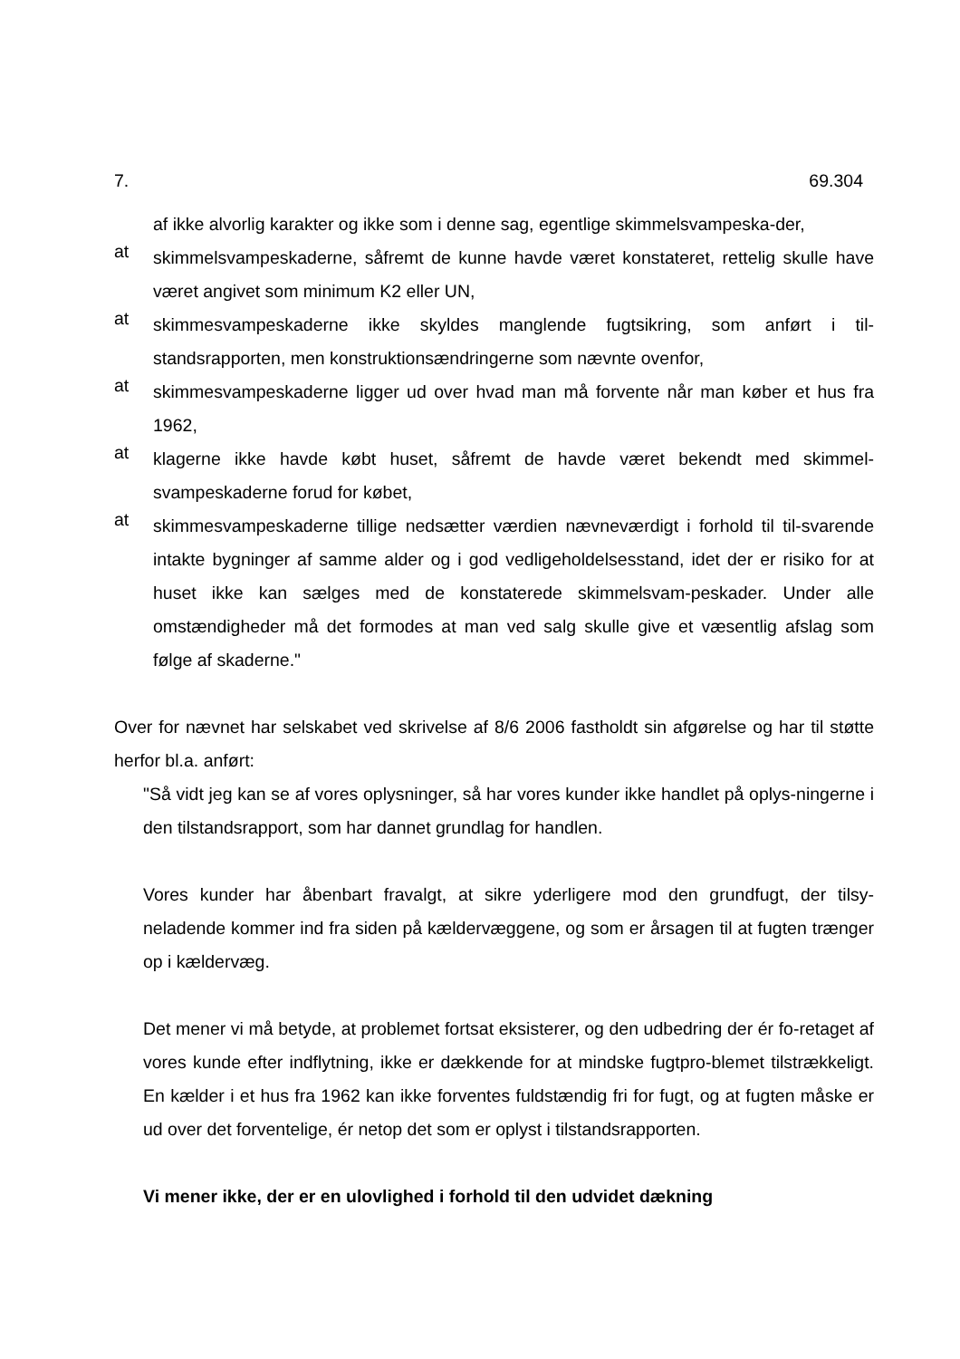7. 69.304
af ikke alvorlig karakter og ikke som i denne sag, egentlige skimmelsvampeska-der,
at
skimmelsvampeskaderne, såfremt de kunne havde været konstateret, rettelig skulle have været angivet som minimum K2 eller UN,
at
skimmesvampeskaderne ikke skyldes manglende fugtsikring, som anført i til-standsrapporten, men konstruktionsændringerne som nævnte ovenfor,
at
skimmesvampeskaderne ligger ud over hvad man må forvente når man køber et hus fra 1962,
at
klagerne ikke havde købt huset, såfremt de havde været bekendt med skimmel-svampeskaderne forud for købet,
at
skimmesvampeskaderne tillige nedsætter værdien nævneværdigt i forhold til til-svarende intakte bygninger af samme alder og i god vedligeholdelsesstand, idet der er risiko for at huset ikke kan sælges med de konstaterede skimmelsvam-peskader. Under alle omstændigheder må det formodes at man ved salg skulle give et væsentlig afslag som følge af skaderne."
Over for nævnet har selskabet ved skrivelse af 8/6 2006 fastholdt sin afgørelse og har til støtte herfor bl.a. anført:
"Så vidt jeg kan se af vores oplysninger, så har vores kunder ikke handlet på oplys-ningerne i den tilstandsrapport, som har dannet grundlag for handlen.
Vores kunder har åbenbart fravalgt, at sikre yderligere mod den grundfugt, der tilsy-neladende kommer ind fra siden på kældervæggene, og som er årsagen til at fugten trænger op i kældervæg.
Det mener vi må betyde, at problemet fortsat eksisterer, og den udbedring der ér fo-retaget af vores kunde efter indflytning, ikke er dækkende for at mindske fugtpro-blemet tilstrækkeligt. En kælder i et hus fra 1962 kan ikke forventes fuldstændig fri for fugt, og at fugten måske er ud over det forventelige, ér netop det som er oplyst i tilstandsrapporten.
Vi mener ikke, der er en ulovlighed i forhold til den udvidet dækning